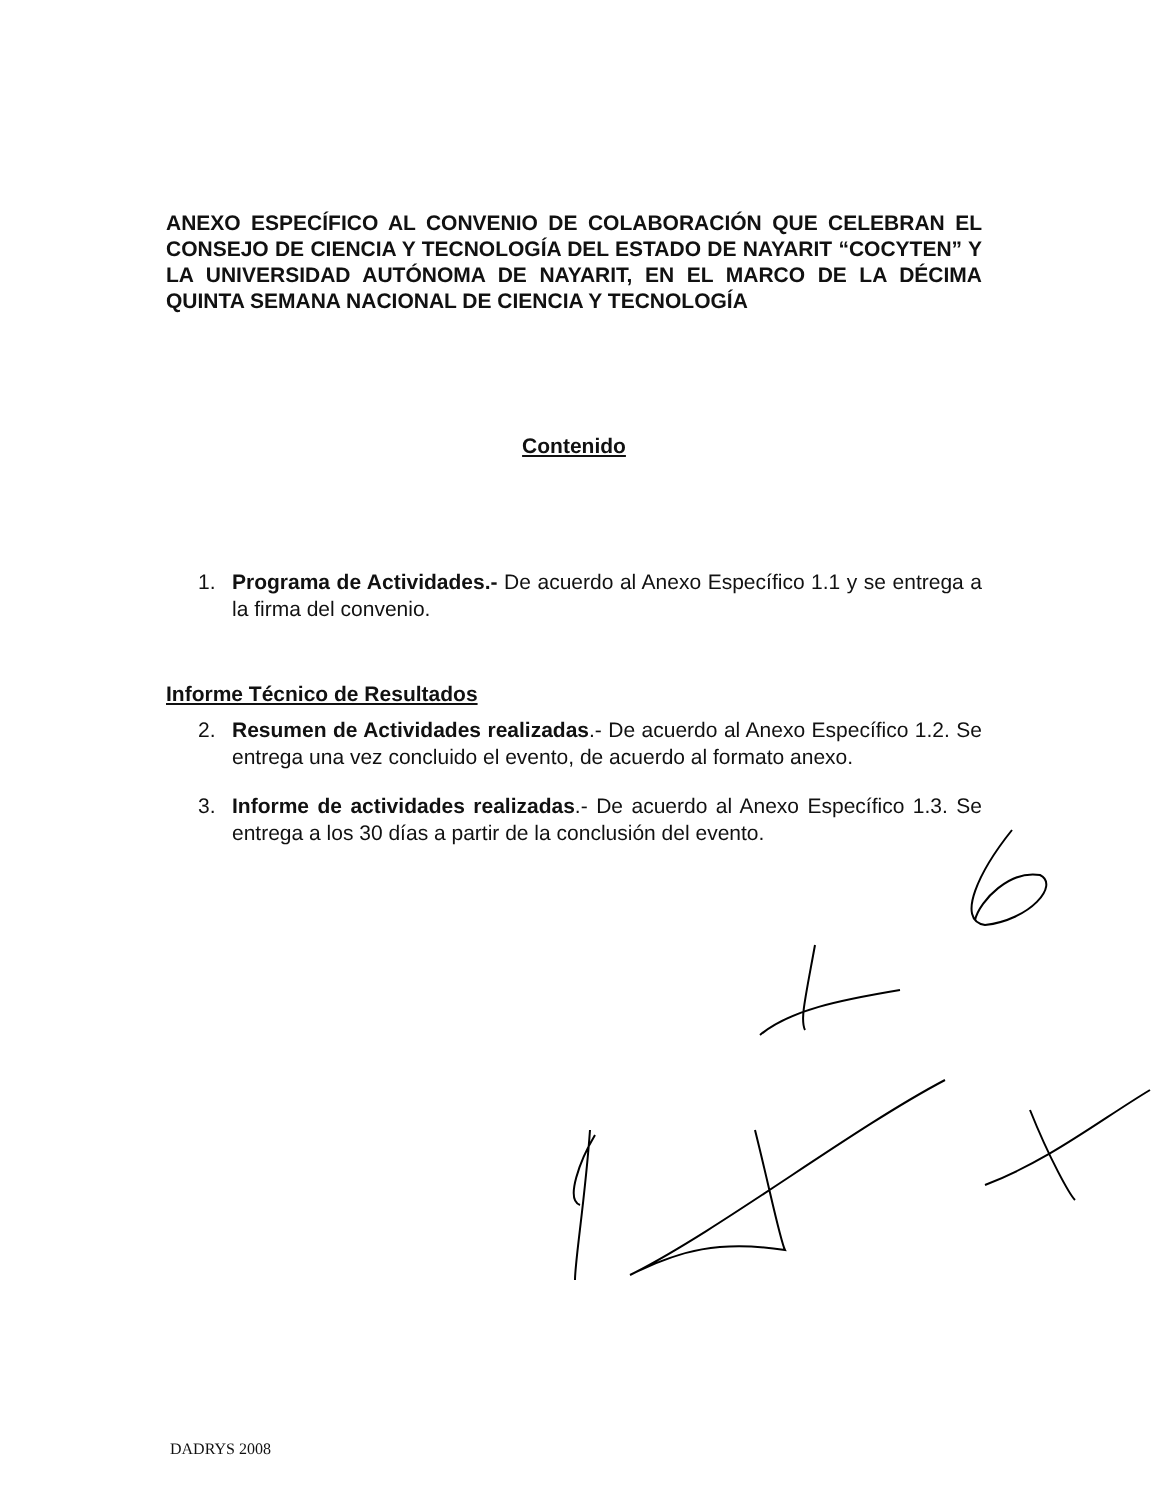ANEXO ESPECÍFICO AL CONVENIO DE COLABORACIÓN QUE CELEBRAN EL CONSEJO DE CIENCIA Y TECNOLOGÍA DEL ESTADO DE NAYARIT “COCYTEN” Y LA UNIVERSIDAD AUTÓNOMA DE NAYARIT, EN EL MARCO DE LA DÉCIMA QUINTA SEMANA NACIONAL DE CIENCIA Y TECNOLOGÍA
Contenido
1. Programa de Actividades.- De acuerdo al Anexo Específico 1.1 y se entrega a la firma del convenio.
Informe Técnico de Resultados
2. Resumen de Actividades realizadas.- De acuerdo al Anexo Específico 1.2. Se entrega una vez concluido el evento, de acuerdo al formato anexo.
3. Informe de actividades realizadas.- De acuerdo al Anexo Específico 1.3. Se entrega a los 30 días a partir de la conclusión del evento.
DADRYS 2008